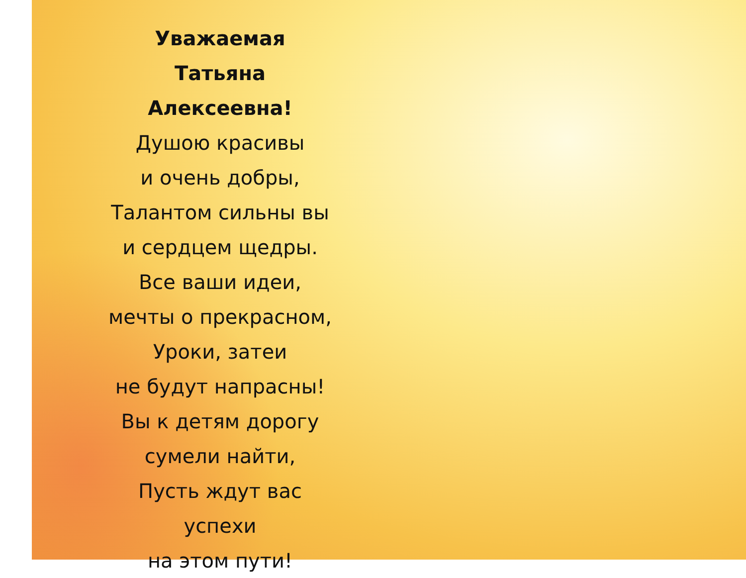Уважаемая
Татьяна Алексеевна!
Душою красивы
и очень добры,
Талантом сильны вы
и сердцем щедры.
Все ваши идеи,
мечты о прекрасном,
Уроки, затеи
не будут напрасны!
Вы к детям дорогу
сумели найти,
Пусть ждут вас успехи
на этом пути!